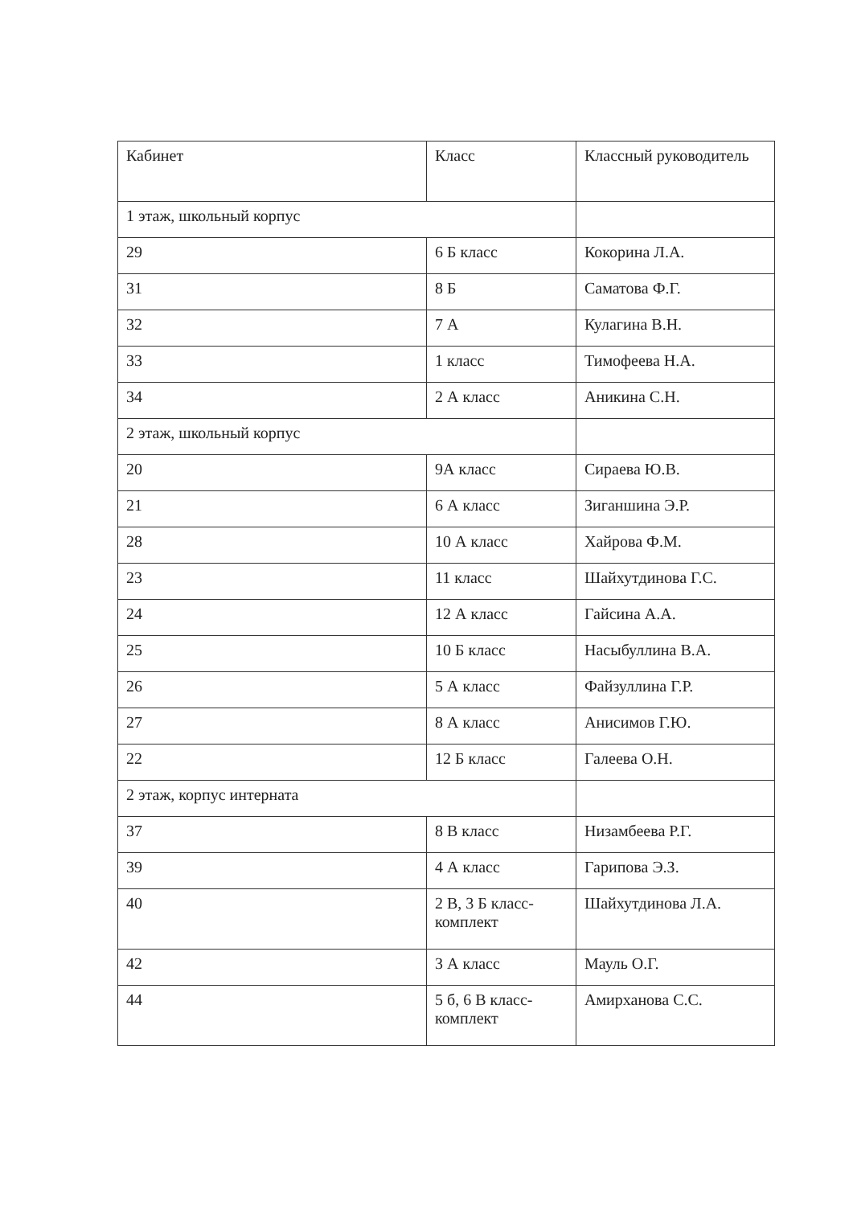| Кабинет | Класс | Классный руководитель |
| 1 этаж, школьный корпус | | |
| 29 | 6 Б класс | Кокорина Л.А. |
| 31 | 8 Б | Саматова Ф.Г. |
| 32 | 7 А | Кулагина В.Н. |
| 33 | 1 класс | Тимофеева Н.А. |
| 34 | 2 А класс | Аникина С.Н. |
| 2 этаж, школьный корпус | | |
| 20 | 9А класс | Сираева Ю.В. |
| 21 | 6 А класс | Зиганшина Э.Р. |
| 28 | 10 А класс | Хайрова Ф.М. |
| 23 | 11 класс | Шайхутдинова Г.С. |
| 24 | 12 А класс | Гайсина А.А. |
| 25 | 10 Б класс | Насыбуллина В.А. |
| 26 | 5 А класс | Файзуллина Г.Р. |
| 27 | 8 А класс | Анисимов Г.Ю. |
| 22 | 12 Б класс | Галеева О.Н. |
| 2 этаж, корпус интерната | | |
| 37 | 8 В класс | Низамбеева Р.Г. |
| 39 | 4 А класс | Гарипова Э.З. |
| 40 | 2 В, 3 Б класс-комплект | Шайхутдинова Л.А. |
| 42 | 3 А класс | Мауль О.Г. |
| 44 | 5 б, 6 В класс-комплект | Амирханова С.С. |